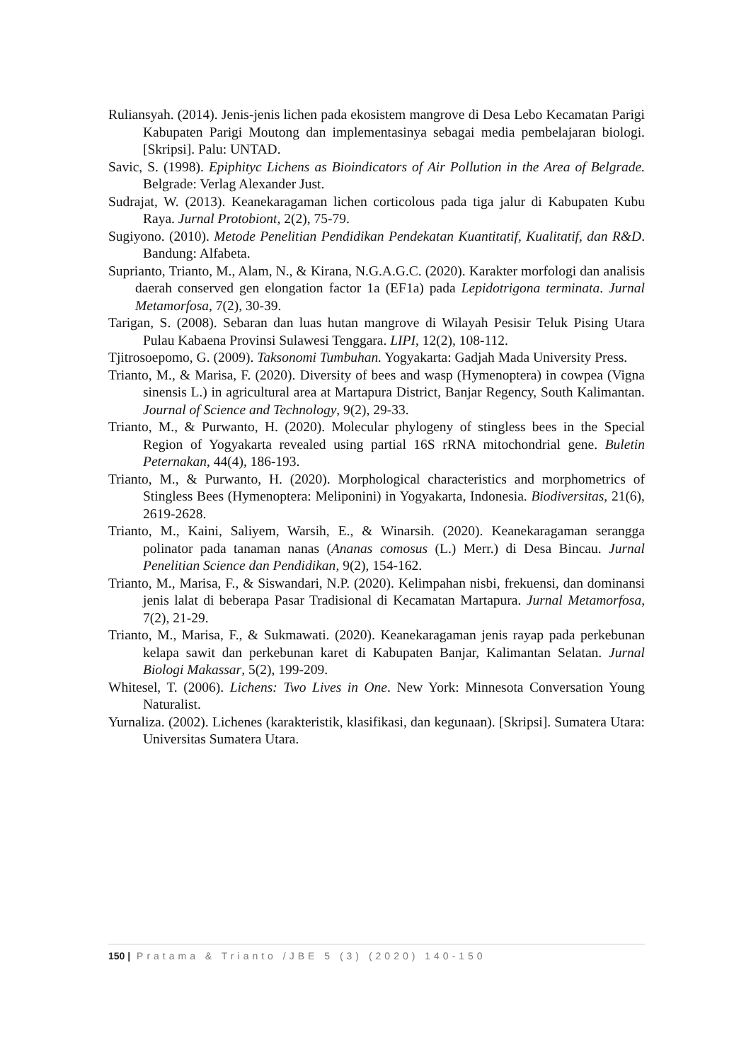Ruliansyah. (2014). Jenis-jenis lichen pada ekosistem mangrove di Desa Lebo Kecamatan Parigi Kabupaten Parigi Moutong dan implementasinya sebagai media pembelajaran biologi. [Skripsi]. Palu: UNTAD.
Savic, S. (1998). Epiphityc Lichens as Bioindicators of Air Pollution in the Area of Belgrade. Belgrade: Verlag Alexander Just.
Sudrajat, W. (2013). Keanekaragaman lichen corticolous pada tiga jalur di Kabupaten Kubu Raya. Jurnal Protobiont, 2(2), 75-79.
Sugiyono. (2010). Metode Penelitian Pendidikan Pendekatan Kuantitatif, Kualitatif, dan R&D. Bandung: Alfabeta.
Suprianto, Trianto, M., Alam, N., & Kirana, N.G.A.G.C. (2020). Karakter morfologi dan analisis daerah conserved gen elongation factor 1a (EF1a) pada Lepidotrigona terminata. Jurnal Metamorfosa, 7(2), 30-39.
Tarigan, S. (2008). Sebaran dan luas hutan mangrove di Wilayah Pesisir Teluk Pising Utara Pulau Kabaena Provinsi Sulawesi Tenggara. LIPI, 12(2), 108-112.
Tjitrosoepomo, G. (2009). Taksonomi Tumbuhan. Yogyakarta: Gadjah Mada University Press.
Trianto, M., & Marisa, F. (2020). Diversity of bees and wasp (Hymenoptera) in cowpea (Vigna sinensis L.) in agricultural area at Martapura District, Banjar Regency, South Kalimantan. Journal of Science and Technology, 9(2), 29-33.
Trianto, M., & Purwanto, H. (2020). Molecular phylogeny of stingless bees in the Special Region of Yogyakarta revealed using partial 16S rRNA mitochondrial gene. Buletin Peternakan, 44(4), 186-193.
Trianto, M., & Purwanto, H. (2020). Morphological characteristics and morphometrics of Stingless Bees (Hymenoptera: Meliponini) in Yogyakarta, Indonesia. Biodiversitas, 21(6), 2619-2628.
Trianto, M., Kaini, Saliyem, Warsih, E., & Winarsih. (2020). Keanekaragaman serangga polinator pada tanaman nanas (Ananas comosus (L.) Merr.) di Desa Bincau. Jurnal Penelitian Science dan Pendidikan, 9(2), 154-162.
Trianto, M., Marisa, F., & Siswandari, N.P. (2020). Kelimpahan nisbi, frekuensi, dan dominansi jenis lalat di beberapa Pasar Tradisional di Kecamatan Martapura. Jurnal Metamorfosa, 7(2), 21-29.
Trianto, M., Marisa, F., & Sukmawati. (2020). Keanekaragaman jenis rayap pada perkebunan kelapa sawit dan perkebunan karet di Kabupaten Banjar, Kalimantan Selatan. Jurnal Biologi Makassar, 5(2), 199-209.
Whitesel, T. (2006). Lichens: Two Lives in One. New York: Minnesota Conversation Young Naturalist.
Yurnaliza. (2002). Lichenes (karakteristik, klasifikasi, dan kegunaan). [Skripsi]. Sumatera Utara: Universitas Sumatera Utara.
150 | Pratama & Trianto /JBE 5 (3) (2020) 140-150